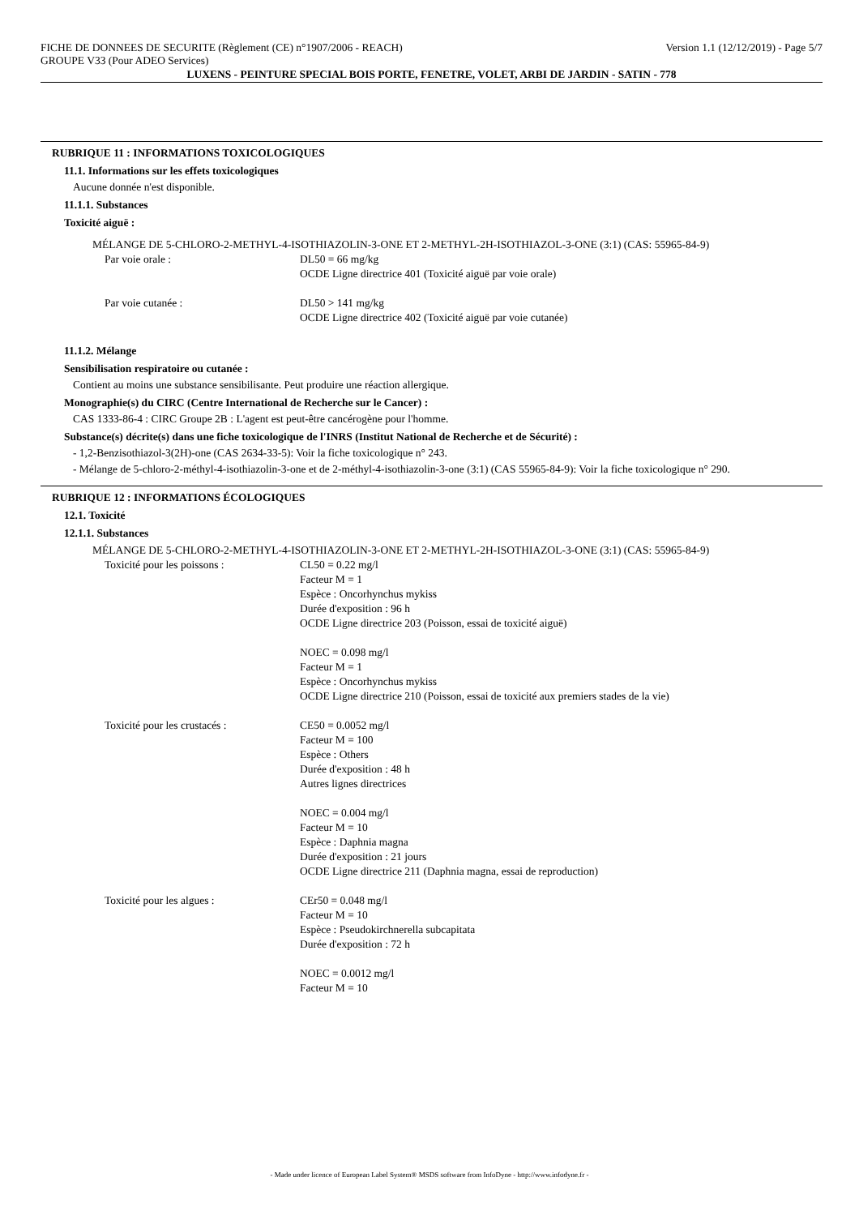FICHE DE DONNEES DE SECURITE (Règlement (CE) n°1907/2006 - REACH) Version 1.1 (12/12/2019) - Page 5/7
GROUPE V33 (Pour ADEO Services)
LUXENS - PEINTURE SPECIAL BOIS PORTE, FENETRE, VOLET, ARBI DE JARDIN - SATIN - 778
RUBRIQUE 11 : INFORMATIONS TOXICOLOGIQUES
11.1. Informations sur les effets toxicologiques
Aucune donnée n'est disponible.
11.1.1. Substances
Toxicité aiguë :
MÉLANGE DE 5-CHLORO-2-METHYL-4-ISOTHIAZOLIN-3-ONE ET 2-METHYL-2H-ISOTHIAZOL-3-ONE (3:1) (CAS: 55965-84-9)
Par voie orale : DL50 = 66 mg/kg
OCDE Ligne directrice 401 (Toxicité aiguë par voie orale)
Par voie cutanée : DL50 > 141 mg/kg
OCDE Ligne directrice 402 (Toxicité aiguë par voie cutanée)
11.1.2. Mélange
Sensibilisation respiratoire ou cutanée :
Contient au moins une substance sensibilisante. Peut produire une réaction allergique.
Monographie(s) du CIRC (Centre International de Recherche sur le Cancer) :
CAS 1333-86-4 : CIRC Groupe 2B : L'agent est peut-être cancérogène pour l'homme.
Substance(s) décrite(s) dans une fiche toxicologique de l'INRS (Institut National de Recherche et de Sécurité) :
- 1,2-Benzisothiazol-3(2H)-one (CAS 2634-33-5): Voir la fiche toxicologique n° 243.
- Mélange de 5-chloro-2-méthyl-4-isothiazolin-3-one et de 2-méthyl-4-isothiazolin-3-one (3:1) (CAS 55965-84-9): Voir la fiche toxicologique n° 290.
RUBRIQUE 12 : INFORMATIONS ÉCOLOGIQUES
12.1. Toxicité
12.1.1. Substances
MÉLANGE DE 5-CHLORO-2-METHYL-4-ISOTHIAZOLIN-3-ONE ET 2-METHYL-2H-ISOTHIAZOL-3-ONE (3:1) (CAS: 55965-84-9)
Toxicité pour les poissons : CL50 = 0.22 mg/l
Facteur M = 1
Espèce : Oncorhynchus mykiss
Durée d'exposition : 96 h
OCDE Ligne directrice 203 (Poisson, essai de toxicité aiguë)
NOEC = 0.098 mg/l
Facteur M = 1
Espèce : Oncorhynchus mykiss
OCDE Ligne directrice 210 (Poisson, essai de toxicité aux premiers stades de la vie)
Toxicité pour les crustacés : CE50 = 0.0052 mg/l
Facteur M = 100
Espèce : Others
Durée d'exposition : 48 h
Autres lignes directrices
NOEC = 0.004 mg/l
Facteur M = 10
Espèce : Daphnia magna
Durée d'exposition : 21 jours
OCDE Ligne directrice 211 (Daphnia magna, essai de reproduction)
Toxicité pour les algues : CEr50 = 0.048 mg/l
Facteur M = 10
Espèce : Pseudokirchnerella subcapitata
Durée d'exposition : 72 h
NOEC = 0.0012 mg/l
Facteur M = 10
- Made under licence of European Label System® MSDS software from InfoDyne - http://www.infodyne.fr -